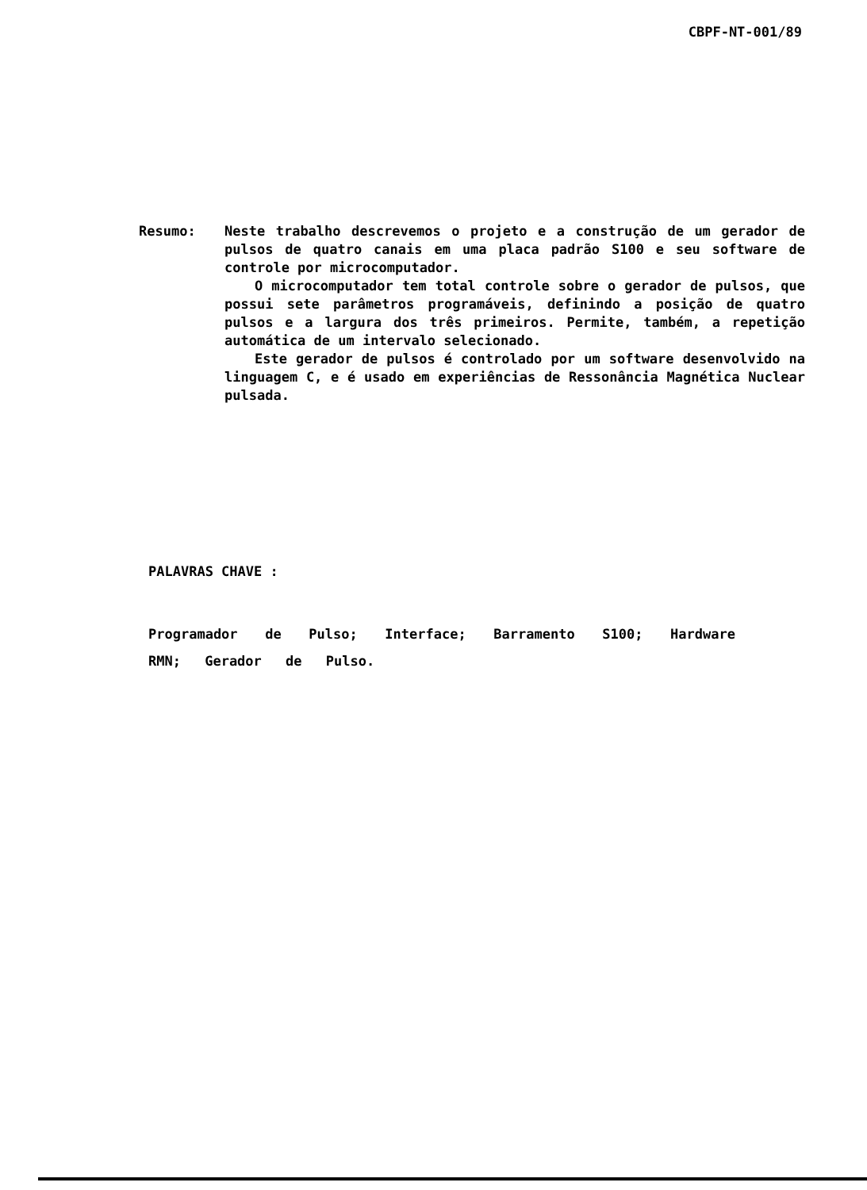CBPF-NT-001/89
Resumo: Neste trabalho descrevemos o projeto e a construção de um gerador de pulsos de quatro canais em uma placa padrão S100 e seu software de controle por microcomputador.
O microcomputador tem total controle sobre o gerador de pulsos, que possui sete parâmetros programáveis, definindo a posição de quatro pulsos e a largura dos três primeiros. Permite, também, a repetição automática de um intervalo selecionado.
Este gerador de pulsos é controlado por um software desenvolvido na linguagem C, e é usado em experiências de Ressonância Magnética Nuclear pulsada.
PALAVRAS CHAVE :
Programador de Pulso; Interface; Barramento S100; Hardware RMN; Gerador de Pulso.